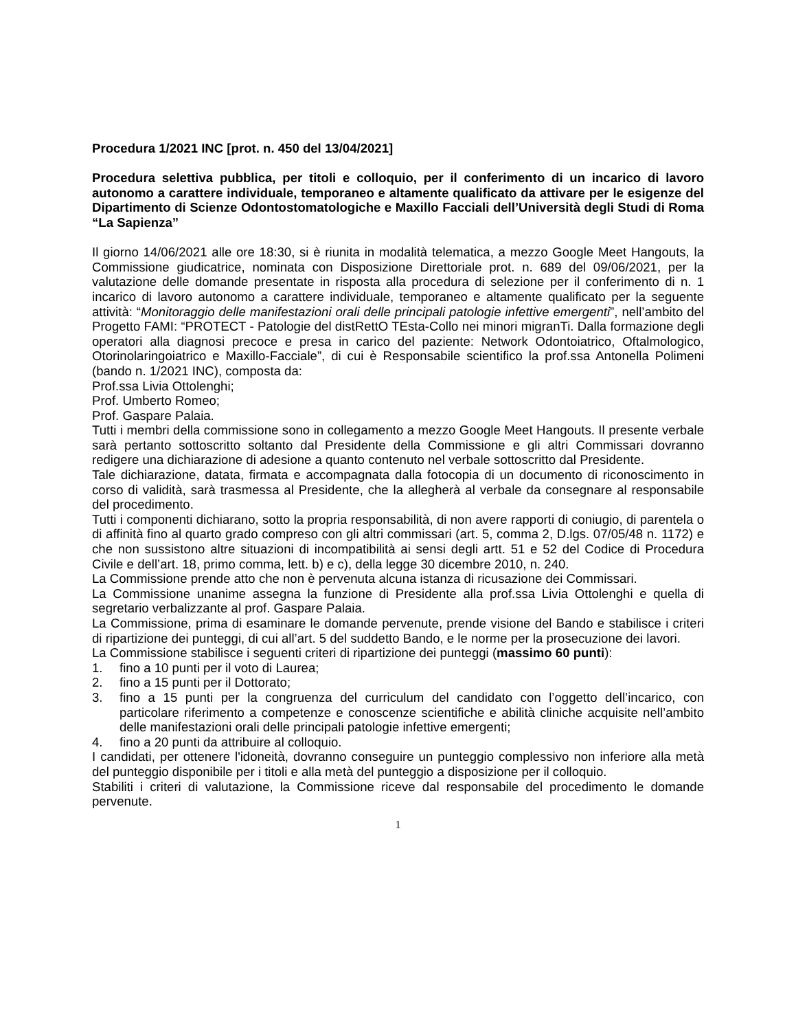Procedura 1/2021 INC [prot. n. 450 del 13/04/2021]
Procedura selettiva pubblica, per titoli e colloquio, per il conferimento di un incarico di lavoro autonomo a carattere individuale, temporaneo e altamente qualificato da attivare per le esigenze del Dipartimento di Scienze Odontostomatologiche e Maxillo Facciali dell’Università degli Studi di Roma “La Sapienza”
Il giorno 14/06/2021 alle ore 18:30, si è riunita in modalità telematica, a mezzo Google Meet Hangouts, la Commissione giudicatrice, nominata con Disposizione Direttoriale prot. n. 689 del 09/06/2021, per la valutazione delle domande presentate in risposta alla procedura di selezione per il conferimento di n. 1 incarico di lavoro autonomo a carattere individuale, temporaneo e altamente qualificato per la seguente attività: “Monitoraggio delle manifestazioni orali delle principali patologie infettive emergenti”, nell’ambito del Progetto FAMI: “PROTECT - Patologie del distRettO TEsta-Collo nei minori migranTi. Dalla formazione degli operatori alla diagnosi precoce e presa in carico del paziente: Network Odontoiatrico, Oftalmologico, Otorinolaringoiatrico e Maxillo-Facciale”, di cui è Responsabile scientifico la prof.ssa Antonella Polimeni (bando n. 1/2021 INC), composta da:
Prof.ssa Livia Ottolenghi;
Prof. Umberto Romeo;
Prof. Gaspare Palaia.
Tutti i membri della commissione sono in collegamento a mezzo Google Meet Hangouts. Il presente verbale sarà pertanto sottoscritto soltanto dal Presidente della Commissione e gli altri Commissari dovranno redigere una dichiarazione di adesione a quanto contenuto nel verbale sottoscritto dal Presidente.
Tale dichiarazione, datata, firmata e accompagnata dalla fotocopia di un documento di riconoscimento in corso di validità, sarà trasmessa al Presidente, che la allegherà al verbale da consegnare al responsabile del procedimento.
Tutti i componenti dichiarano, sotto la propria responsabilità, di non avere rapporti di coniugio, di parentela o di affinità fino al quarto grado compreso con gli altri commissari (art. 5, comma 2, D.lgs. 07/05/48 n. 1172) e che non sussistono altre situazioni di incompatibilità ai sensi degli artt. 51 e 52 del Codice di Procedura Civile e dell’art. 18, primo comma, lett. b) e c), della legge 30 dicembre 2010, n. 240.
La Commissione prende atto che non è pervenuta alcuna istanza di ricusazione dei Commissari.
La Commissione unanime assegna la funzione di Presidente alla prof.ssa Livia Ottolenghi e quella di segretario verbalizzante al prof. Gaspare Palaia.
La Commissione, prima di esaminare le domande pervenute, prende visione del Bando e stabilisce i criteri di ripartizione dei punteggi, di cui all’art. 5 del suddetto Bando, e le norme per la prosecuzione dei lavori.
La Commissione stabilisce i seguenti criteri di ripartizione dei punteggi (massimo 60 punti):
1. fino a 10 punti per il voto di Laurea;
2. fino a 15 punti per il Dottorato;
3. fino a 15 punti per la congruenza del curriculum del candidato con l’oggetto dell’incarico, con particolare riferimento a competenze e conoscenze scientifiche e abilità cliniche acquisite nell’ambito delle manifestazioni orali delle principali patologie infettive emergenti;
4. fino a 20 punti da attribuire al colloquio.
I candidati, per ottenere l'idoneità, dovranno conseguire un punteggio complessivo non inferiore alla metà del punteggio disponibile per i titoli e alla metà del punteggio a disposizione per il colloquio.
Stabiliti i criteri di valutazione, la Commissione riceve dal responsabile del procedimento le domande pervenute.
1